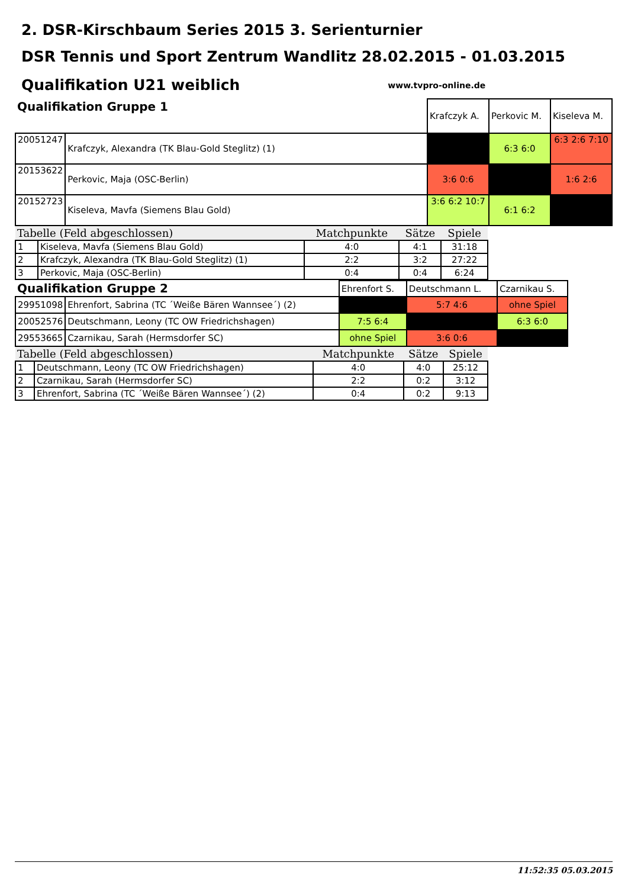2. DSR-Kirschbaum Series 2015 3. Serienturnier
DSR Tennis und Sport Zentrum Wandlitz 28.02.2015 - 01.03.2015
Qualifikation U21 weiblich www.tvpro-online.de
| Qualifikation Gruppe 1 | | Krafczyk A. | Perkovic M. | Kiseleva M. |
| 20051247 | Krafczyk, Alexandra (TK Blau-Gold Steglitz) (1) | | 6:3 6:0 | 6:3 2:6 7:10 |
| 20153622 | Perkovic, Maja (OSC-Berlin) | 3:6 0:6 | | 1:6 2:6 |
| 20152723 | Kiseleva, Mavfa (Siemens Blau Gold) | 3:6 6:2 10:7 | 6:1 6:2 | |
| Tabelle (Feld abgeschlossen) | | Matchpunkte | Sätze | Spiele |
| --- | --- | --- | --- | --- |
| 1 | Kiseleva, Mavfa (Siemens Blau Gold) | 4:0 | 4:1 | 31:18 |
| 2 | Krafczyk, Alexandra (TK Blau-Gold Steglitz) (1) | 2:2 | 3:2 | 27:22 |
| 3 | Perkovic, Maja (OSC-Berlin) | 0:4 | 0:4 | 6:24 |
| Qualifikation Gruppe 2 | | Ehrenfort S. | Deutschmann L. | Czarnikau S. |
| 29951098 | Ehrenfort, Sabrina (TC ´Weiße Bären Wannsee´) (2) | | 5:7 4:6 | ohne Spiel |
| 20052576 | Deutschmann, Leony (TC OW Friedrichshagen) | 7:5 6:4 | | 6:3 6:0 |
| 29553665 | Czarnikau, Sarah (Hermsdorfer SC) | ohne Spiel | 3:6 0:6 | |
| Tabelle (Feld abgeschlossen) | | Matchpunkte | Sätze | Spiele |
| --- | --- | --- | --- | --- |
| 1 | Deutschmann, Leony (TC OW Friedrichshagen) | 4:0 | 4:0 | 25:12 |
| 2 | Czarnikau, Sarah (Hermsdorfer SC) | 2:2 | 0:2 | 3:12 |
| 3 | Ehrenfort, Sabrina (TC ´Weiße Bären Wannsee´) (2) | 0:4 | 0:2 | 9:13 |
11:52:35 05.03.2015